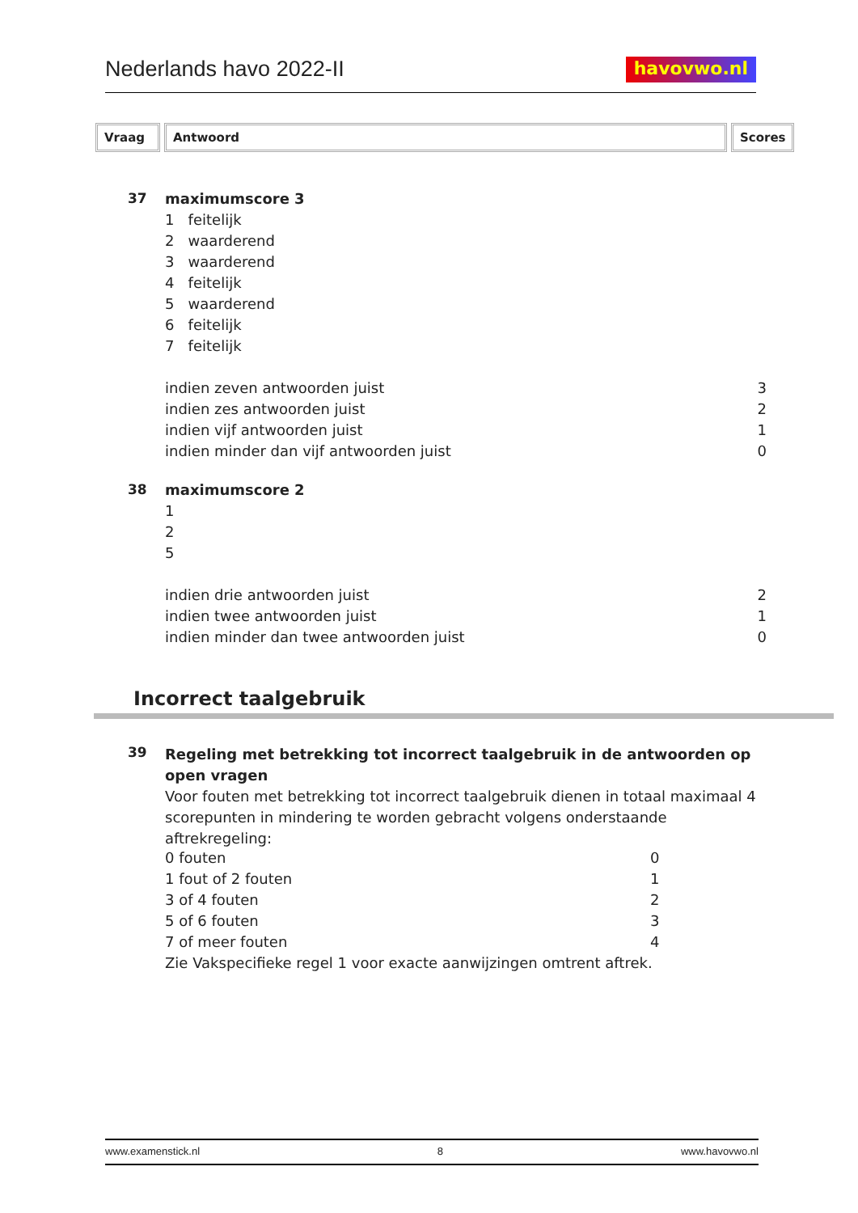Nederlands havo 2022-II
havovwo.nl
Vraag Antwoord Scores
| 37 | maximumscore 3 | |
| | 1 feitelijk | |
| | 2 waarderend | |
| | 3 waarderend | |
| | 4 feitelijk | |
| | 5 waarderend | |
| | 6 feitelijk | |
| | 7 feitelijk | |
| | indien zeven antwoorden juist | 3 |
| | indien zes antwoorden juist | 2 |
| | indien vijf antwoorden juist | 1 |
| | indien minder dan vijf antwoorden juist | 0 |
| 38 | maximumscore 2 | |
| | 1 | |
| | 2 | |
| | 5 | |
| | indien drie antwoorden juist | 2 |
| | indien twee antwoorden juist | 1 |
| | indien minder dan twee antwoorden juist | 0 |
Incorrect taalgebruik
| 39 | Regeling met betrekking tot incorrect taalgebruik in de antwoorden op open vragen Voor fouten met betrekking tot incorrect taalgebruik dienen in totaal maximaal 4 scorepunten in mindering te worden gebracht volgens onderstaande aftrekregeling: | |
| | 0 fouten | 0 |
| | 1 fout of 2 fouten | 1 |
| | 3 of 4 fouten | 2 |
| | 5 of 6 fouten | 3 |
| | 7 of meer fouten | 4 |
| | Zie Vakspecifieke regel 1 voor exacte aanwijzingen omtrent aftrek. | |
www.examenstick.nl 8 www.havovwo.nl